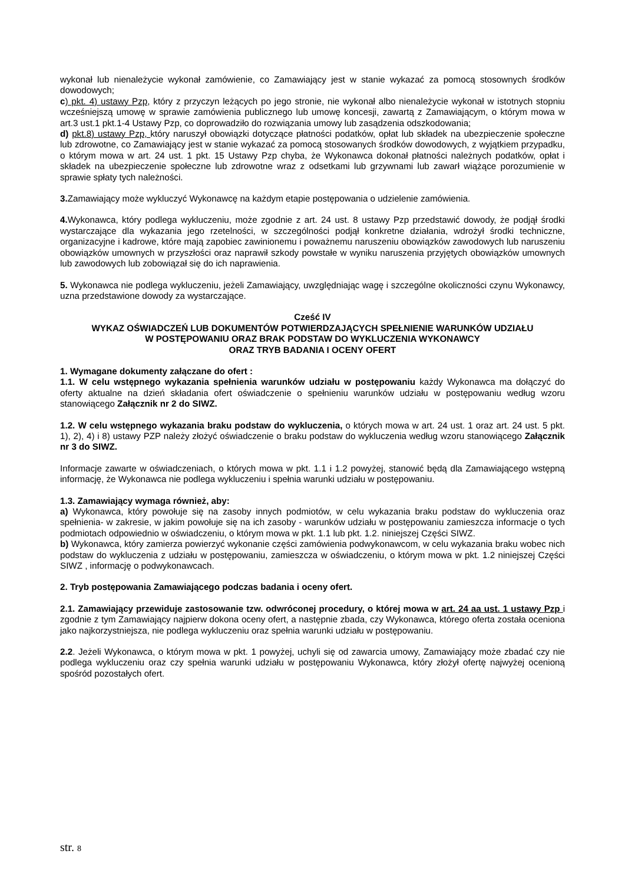wykonał lub nienależycie wykonał zamówienie, co Zamawiający jest w stanie wykazać za pomocą stosownych środków dowodowych;
c) pkt. 4) ustawy Pzp, który z przyczyn leżących po jego stronie, nie wykonał albo nienależycie wykonał w istotnych stopniu wcześniejszą umowę w sprawie zamówienia publicznego lub umowę koncesji, zawartą z Zamawiającym, o którym mowa w art.3 ust.1 pkt.1-4 Ustawy Pzp, co doprowadziło do rozwiązania umowy lub zasądzenia odszkodowania;
d) pkt.8) ustawy Pzp, który naruszył obowiązki dotyczące płatności podatków, opłat lub składek na ubezpieczenie społeczne lub zdrowotne, co Zamawiający jest w stanie wykazać za pomocą stosowanych środków dowodowych, z wyjątkiem przypadku, o którym mowa w art. 24 ust. 1 pkt. 15 Ustawy Pzp chyba, że Wykonawca dokonał płatności należnych podatków, opłat i składek na ubezpieczenie społeczne lub zdrowotne wraz z odsetkami lub grzywnami lub zawarł wiążące porozumienie w sprawie spłaty tych należności.
3. Zamawiający może wykluczyć Wykonawcę na każdym etapie postępowania o udzielenie zamówienia.
4. Wykonawca, który podlega wykluczeniu, może zgodnie z art. 24 ust. 8 ustawy Pzp przedstawić dowody, że podjął środki wystarczające dla wykazania jego rzetelności, w szczególności podjął konkretne działania, wdrożył środki techniczne, organizacyjne i kadrowe, które mają zapobiec zawinionemu i poważnemu naruszeniu obowiązków zawodowych lub naruszeniu obowiązków umownych w przyszłości oraz naprawił szkody powstałe w wyniku naruszenia przyjętych obowiązków umownych lub zawodowych lub zobowiązał się do ich naprawienia.
5. Wykonawca nie podlega wykluczeniu, jeżeli Zamawiający, uwzględniając wagę i szczególne okoliczności czynu Wykonawcy, uzna przedstawione dowody za wystarczające.
Cześć IV
WYKAZ OŚWIADCZEŃ LUB DOKUMENTÓW POTWIERDZAJĄCYCH SPEŁNIENIE WARUNKÓW UDZIAŁU
W POSTĘPOWANIU ORAZ BRAK PODSTAW DO WYKLUCZENIA WYKONAWCY
ORAZ TRYB BADANIA I OCENY OFERT
1. Wymagane dokumenty załączane do ofert :
1.1. W celu wstępnego wykazania spełnienia warunków udziału w postępowaniu każdy Wykonawca ma dołączyć do oferty aktualne na dzień składania ofert oświadczenie o spełnieniu warunków udziału w postępowaniu według wzoru stanowiącego Załącznik nr 2 do SIWZ.
1.2. W celu wstępnego wykazania braku podstaw do wykluczenia, o których mowa w art. 24 ust. 1 oraz art. 24 ust. 5 pkt. 1), 2), 4) i 8) ustawy PZP należy złożyć oświadczenie o braku podstaw do wykluczenia według wzoru stanowiącego Załącznik nr 3 do SIWZ.
Informacje zawarte w oświadczeniach, o których mowa w pkt. 1.1 i 1.2 powyżej, stanowić będą dla Zamawiającego wstępną informację, że Wykonawca nie podlega wykluczeniu i spełnia warunki udziału w postępowaniu.
1.3. Zamawiający wymaga również, aby:
a) Wykonawca, który powołuje się na zasoby innych podmiotów, w celu wykazania braku podstaw do wykluczenia oraz spełnienia- w zakresie, w jakim powołuje się na ich zasoby - warunków udziału w postępowaniu zamieszcza informacje o tych podmiotach odpowiednio w oświadczeniu, o którym mowa w pkt. 1.1 lub pkt. 1.2. niniejszej Części SIWZ.
b) Wykonawca, który zamierza powierzyć wykonanie części zamówienia podwykonawcom, w celu wykazania braku wobec nich podstaw do wykluczenia z udziału w postępowaniu, zamieszcza w oświadczeniu, o którym mowa w pkt. 1.2 niniejszej Części SIWZ , informację o podwykonawcach.
2. Tryb postępowania Zamawiającego podczas badania i oceny ofert.
2.1. Zamawiający przewiduje zastosowanie tzw. odwróconej procedury, o której mowa w art. 24 aa ust. 1 ustawy Pzp i zgodnie z tym Zamawiający najpierw dokona oceny ofert, a następnie zbada, czy Wykonawca, którego oferta została oceniona jako najkorzystniejsza, nie podlega wykluczeniu oraz spełnia warunki udziału w postępowaniu.
2.2. Jeżeli Wykonawca, o którym mowa w pkt. 1 powyżej, uchyli się od zawarcia umowy, Zamawiający może zbadać czy nie podlega wykluczeniu oraz czy spełnia warunki udziału w postępowaniu Wykonawca, który złożył ofertę najwyżej ocenioną spośród pozostałych ofert.
str. 8